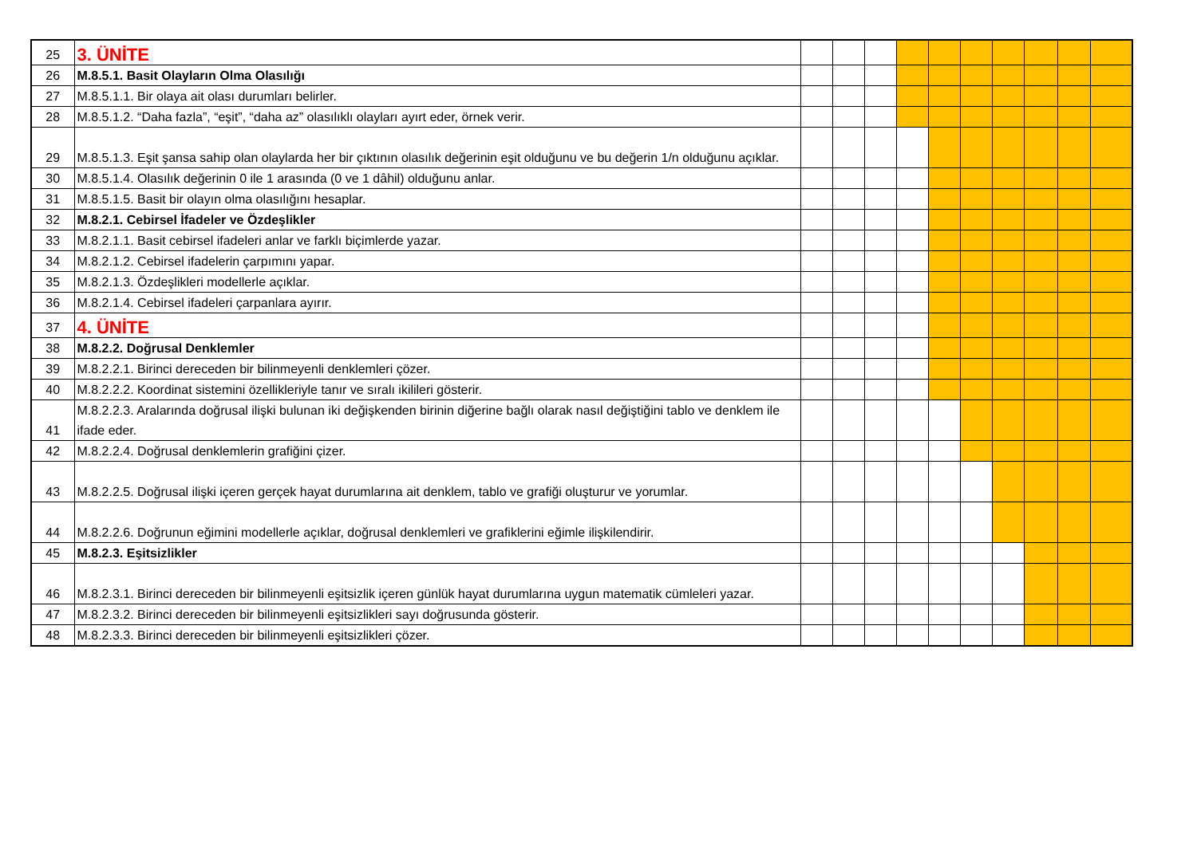| 25 | 3. ÜNİTE | | | | | | | | | | |
| 26 | M.8.5.1. Basit Olayların Olma Olasılığı | | | | | | | | | | |
| 27 | M.8.5.1.1. Bir olaya ait olası durumları belirler. | | | | | | | | | | |
| 28 | M.8.5.1.2. “Daha fazla”, “eşit”, “daha az” olasılıklı olayları ayırt eder, örnek verir. | | | | | | | | | | |
| 29 | M.8.5.1.3. Eşit şansa sahip olan olaylarda her bir çıktının olasılık değerinin eşit olduğunu ve bu değerin 1/n olduğunu açıklar. | | | | | | | | | | |
| 30 | M.8.5.1.4. Olasılık değerinin 0 ile 1 arasında (0 ve 1 dâhil) olduğunu anlar. | | | | | | | | | | |
| 31 | M.8.5.1.5. Basit bir olayın olma olasılığını hesaplar. | | | | | | | | | | |
| 32 | M.8.2.1. Cebirsel İfadeler ve Özdeşlikler | | | | | | | | | | |
| 33 | M.8.2.1.1. Basit cebirsel ifadeleri anlar ve farklı biçimlerde yazar. | | | | | | | | | | |
| 34 | M.8.2.1.2. Cebirsel ifadelerin çarpımını yapar. | | | | | | | | | | |
| 35 | M.8.2.1.3. Özdeşlikleri modellerle açıklar. | | | | | | | | | | |
| 36 | M.8.2.1.4. Cebirsel ifadeleri çarpanlara ayırır. | | | | | | | | | | |
| 37 | 4. ÜNİTE | | | | | | | | | | |
| 38 | M.8.2.2. Doğrusal Denklemler | | | | | | | | | | |
| 39 | M.8.2.2.1. Birinci dereceden bir bilinmeyenli denklemleri çözer. | | | | | | | | | | |
| 40 | M.8.2.2.2. Koordinat sistemini özellikleriyle tanır ve sıralı ikilileri gösterir. | | | | | | | | | | |
| 41 | M.8.2.2.3. Aralarında doğrusal ilişki bulunan iki değişkenden birinin diğerine bağlı olarak nasıl değiştiğini tablo ve denklem ile ifade eder. | | | | | | | | | | |
| 42 | M.8.2.2.4. Doğrusal denklemlerin grafiğini çizer. | | | | | | | | | | |
| 43 | M.8.2.2.5. Doğrusal ilişki içeren gerçek hayat durumlarına ait denklem, tablo ve grafiği oluşturur ve yorumlar. | | | | | | | | | | |
| 44 | M.8.2.2.6. Doğrunun eğimini modellerle açıklar, doğrusal denklemleri ve grafiklerini eğimle ilişkilendirir. | | | | | | | | | | |
| 45 | M.8.2.3. Eşitsizlikler | | | | | | | | | | |
| 46 | M.8.2.3.1. Birinci dereceden bir bilinmeyenli eşitsizlik içeren günlük hayat durumlarına uygun matematik cümleleri yazar. | | | | | | | | | | |
| 47 | M.8.2.3.2. Birinci dereceden bir bilinmeyenli eşitsizlikleri sayı doğrusunda gösterir. | | | | | | | | | | |
| 48 | M.8.2.3.3. Birinci dereceden bir bilinmeyenli eşitsizlikleri çözer. | | | | | | | | | | |